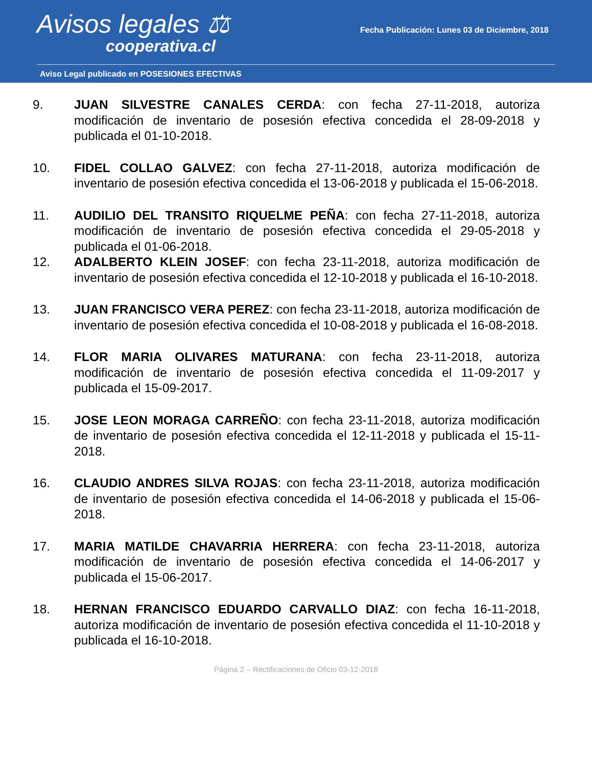Avisos legales ⚖
cooperativa.cl
Fecha Publicación: Lunes 03 de Diciembre, 2018
Aviso Legal publicado en POSESIONES EFECTIVAS
9. JUAN SILVESTRE CANALES CERDA: con fecha 27-11-2018, autoriza modificación de inventario de posesión efectiva concedida el 28-09-2018 y publicada el 01-10-2018.
10. FIDEL COLLAO GALVEZ: con fecha 27-11-2018, autoriza modificación de inventario de posesión efectiva concedida el 13-06-2018 y publicada el 15-06-2018.
11. AUDILIO DEL TRANSITO RIQUELME PEÑA: con fecha 27-11-2018, autoriza modificación de inventario de posesión efectiva concedida el 29-05-2018 y publicada el 01-06-2018.
12. ADALBERTO KLEIN JOSEF: con fecha 23-11-2018, autoriza modificación de inventario de posesión efectiva concedida el 12-10-2018 y publicada el 16-10-2018.
13. JUAN FRANCISCO VERA PEREZ: con fecha 23-11-2018, autoriza modificación de inventario de posesión efectiva concedida el 10-08-2018 y publicada el 16-08-2018.
14. FLOR MARIA OLIVARES MATURANA: con fecha 23-11-2018, autoriza modificación de inventario de posesión efectiva concedida el 11-09-2017 y publicada el 15-09-2017.
15. JOSE LEON MORAGA CARREÑO: con fecha 23-11-2018, autoriza modificación de inventario de posesión efectiva concedida el 12-11-2018 y publicada el 15-11-2018.
16. CLAUDIO ANDRES SILVA ROJAS: con fecha 23-11-2018, autoriza modificación de inventario de posesión efectiva concedida el 14-06-2018 y publicada el 15-06-2018.
17. MARIA MATILDE CHAVARRIA HERRERA: con fecha 23-11-2018, autoriza modificación de inventario de posesión efectiva concedida el 14-06-2017 y publicada el 15-06-2017.
18. HERNAN FRANCISCO EDUARDO CARVALLO DIAZ: con fecha 16-11-2018, autoriza modificación de inventario de posesión efectiva concedida el 11-10-2018 y publicada el 16-10-2018.
Página 2 – Rectificaciones de Oficio 03-12-2018